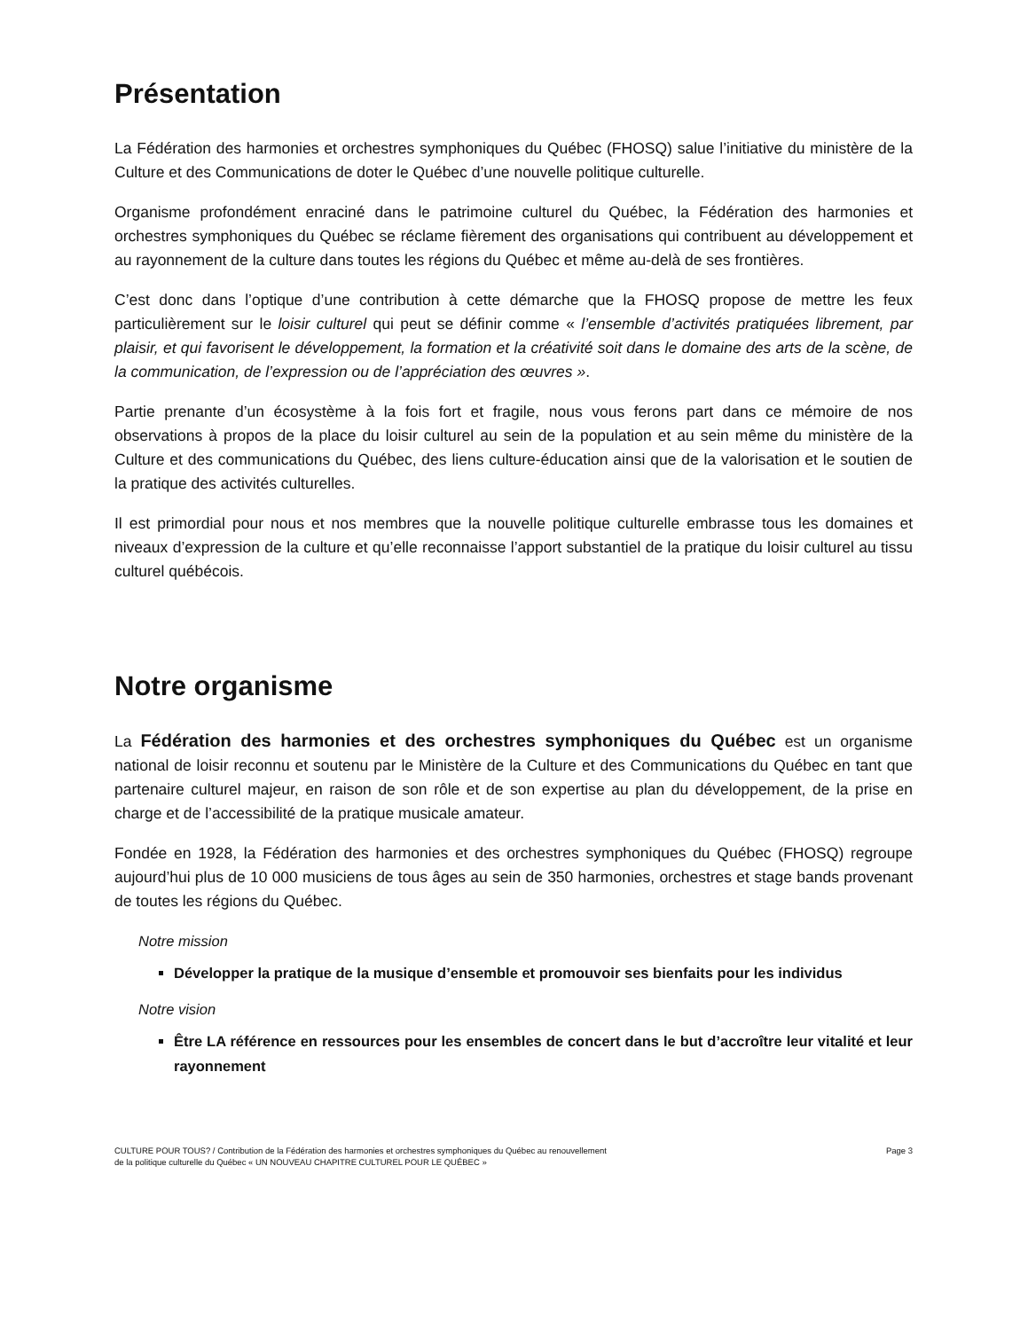Présentation
La Fédération des harmonies et orchestres symphoniques du Québec (FHOSQ) salue l’initiative du ministère de la Culture et des Communications de doter le Québec d’une nouvelle politique culturelle.
Organisme profondément enraciné dans le patrimoine culturel du Québec, la Fédération des harmonies et orchestres symphoniques du Québec se réclame fièrement des organisations qui contribuent au développement et au rayonnement de la culture dans toutes les régions du Québec et même au-delà de ses frontières.
C’est donc dans l’optique d’une contribution à cette démarche que la FHOSQ propose de mettre les feux particulièrement sur le loisir culturel qui peut se définir comme « l’ensemble d’activités pratiquées librement, par plaisir, et qui favorisent le développement, la formation et la créativité soit dans le domaine des arts de la scène, de la communication, de l’expression ou de l’appréciation des œuvres ».
Partie prenante d’un écosystème à la fois fort et fragile, nous vous ferons part dans ce mémoire de nos observations à propos de la place du loisir culturel au sein de la population et au sein même du ministère de la Culture et des communications du Québec, des liens culture-éducation ainsi que de la valorisation et le soutien de la pratique des activités culturelles.
Il est primordial pour nous et nos membres que la nouvelle politique culturelle embrasse tous les domaines et niveaux d’expression de la culture et qu’elle reconnaisse l’apport substantiel de la pratique du loisir culturel au tissu culturel québécois.
Notre organisme
La Fédération des harmonies et des orchestres symphoniques du Québec est un organisme national de loisir reconnu et soutenu par le Ministère de la Culture et des Communications du Québec en tant que partenaire culturel majeur, en raison de son rôle et de son expertise au plan du développement, de la prise en charge et de l’accessibilité de la pratique musicale amateur.
Fondée en 1928, la Fédération des harmonies et des orchestres symphoniques du Québec (FHOSQ) regroupe aujourd’hui plus de 10 000 musiciens de tous âges au sein de 350 harmonies, orchestres et stage bands provenant de toutes les régions du Québec.
Notre mission
Développer la pratique de la musique d’ensemble et promouvoir ses bienfaits pour les individus
Notre vision
Être LA référence en ressources pour les ensembles de concert dans le but d’accroître leur vitalité et leur rayonnement
CULTURE POUR TOUS? / Contribution de la Fédération des harmonies et orchestres symphoniques du Québec au renouvellement
de la politique culturelle du Québec « UN NOUVEAU CHAPITRE CULTUREL POUR LE QUÉBEC »
Page 3